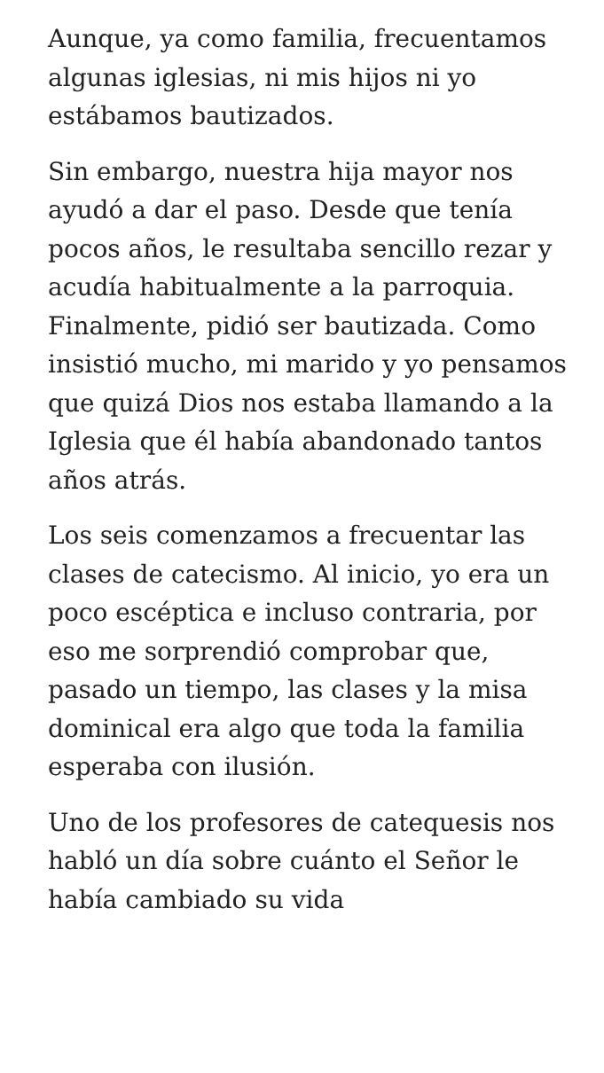Aunque, ya como familia, frecuentamos algunas iglesias, ni mis hijos ni yo estábamos bautizados.
Sin embargo, nuestra hija mayor nos ayudó a dar el paso. Desde que tenía pocos años, le resultaba sencillo rezar y acudía habitualmente a la parroquia. Finalmente, pidió ser bautizada. Como insistió mucho, mi marido y yo pensamos que quizá Dios nos estaba llamando a la Iglesia que él había abandonado tantos años atrás.
Los seis comenzamos a frecuentar las clases de catecismo. Al inicio, yo era un poco escéptica e incluso contraria, por eso me sorprendió comprobar que, pasado un tiempo, las clases y la misa dominical era algo que toda la familia esperaba con ilusión.
Uno de los profesores de catequesis nos habló un día sobre cuánto el Señor le había cambiado su vida